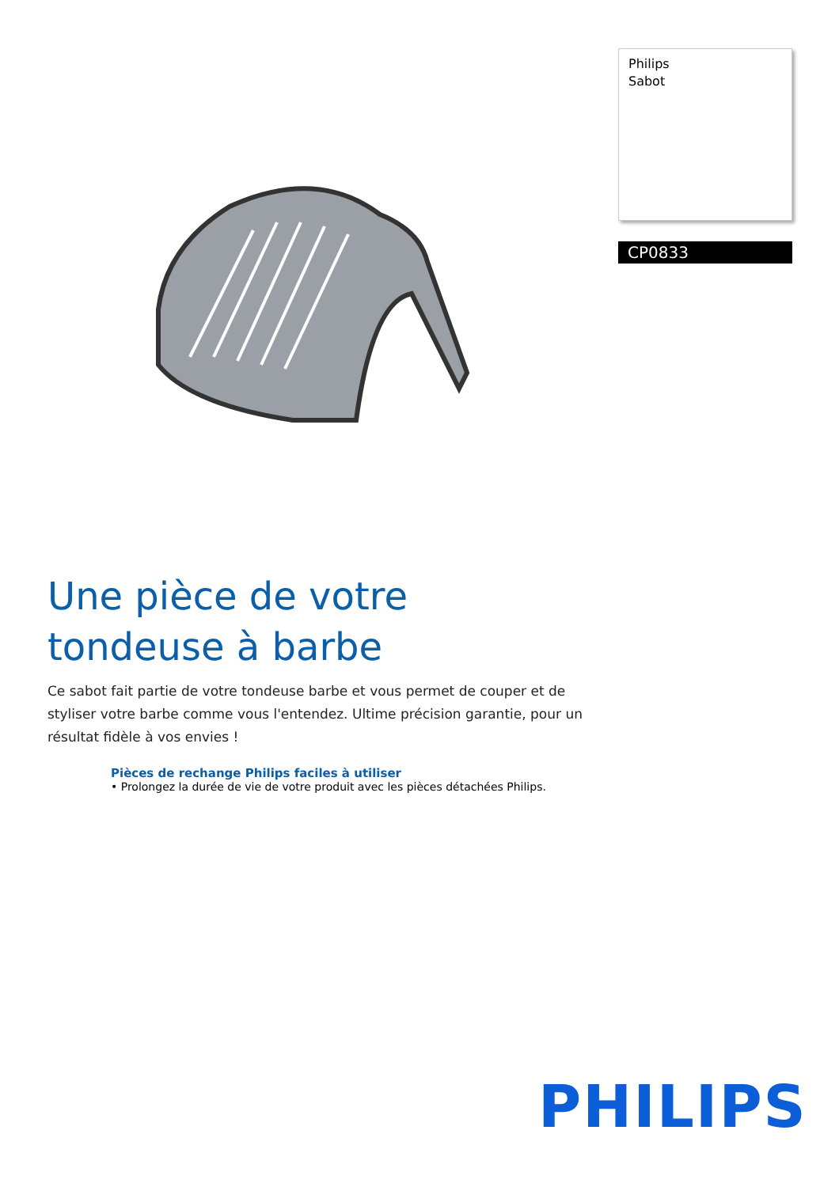Philips
Sabot
CP0833
Une pièce de votre
tondeuse à barbe
Ce sabot fait partie de votre tondeuse barbe et vous permet de couper et de styliser votre barbe comme vous l'entendez. Ultime précision garantie, pour un résultat fidèle à vos envies !
Pièces de rechange Philips faciles à utiliser
• Prolongez la durée de vie de votre produit avec les pièces détachées Philips.
PHILIPS